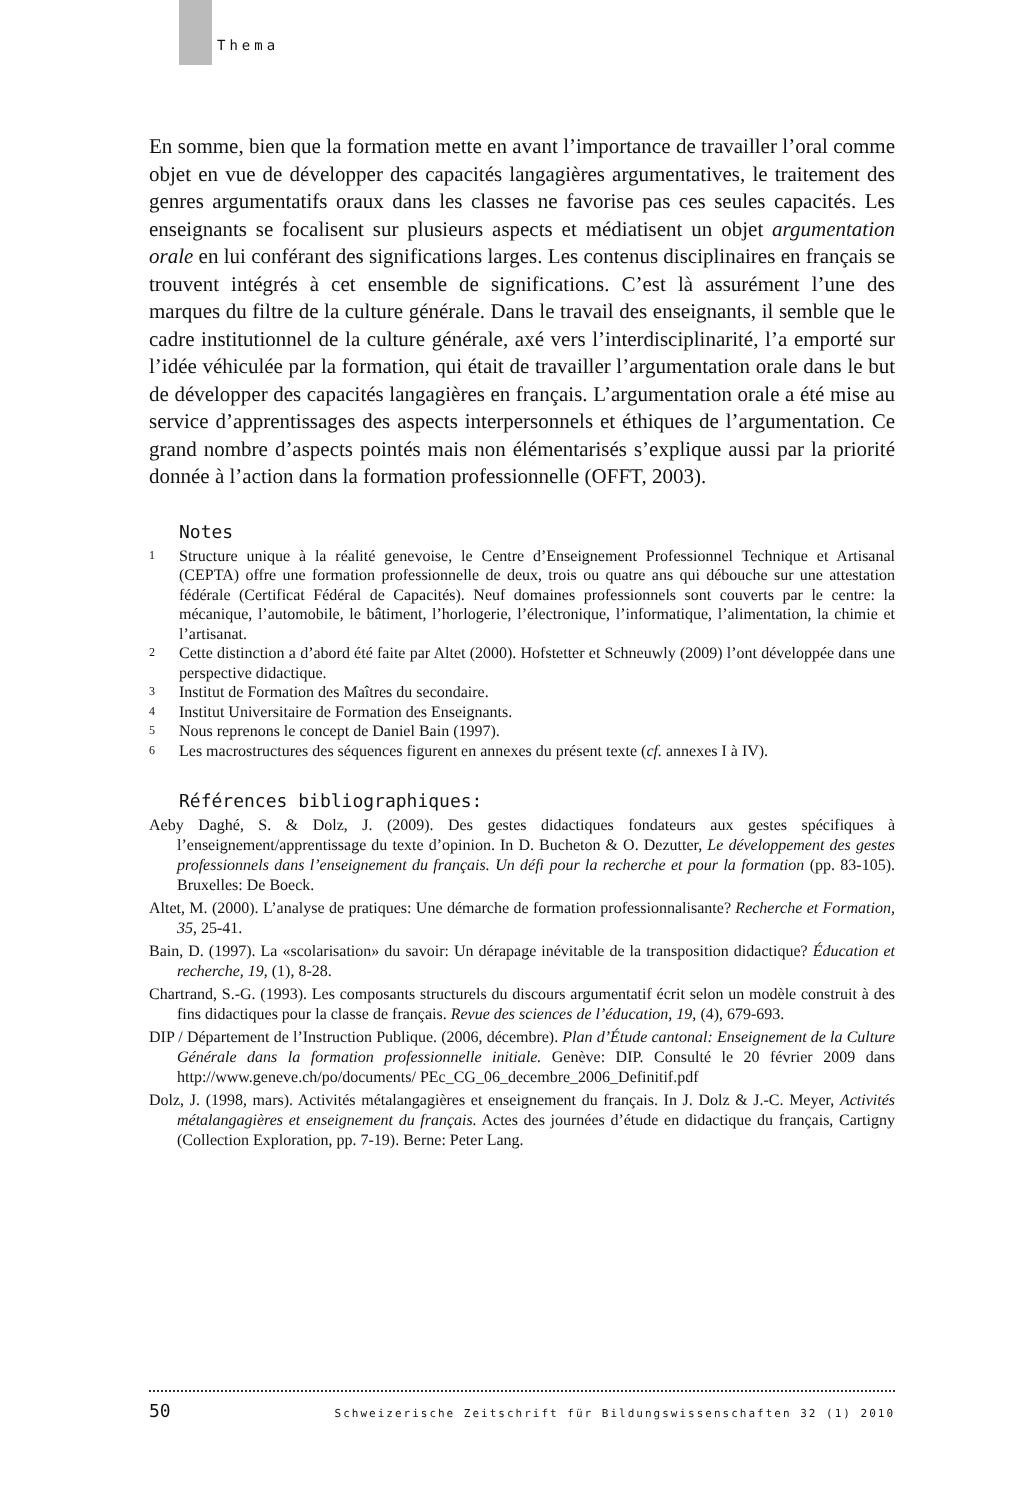Thema
En somme, bien que la formation mette en avant l’importance de travailler l’oral comme objet en vue de développer des capacités langagières argumentatives, le traitement des genres argumentatifs oraux dans les classes ne favorise pas ces seules capacités. Les enseignants se focalisent sur plusieurs aspects et médiatisent un objet argumentation orale en lui conférant des significations larges. Les contenus disciplinaires en français se trouvent intégrés à cet ensemble de significations. C’est là assurément l’une des marques du filtre de la culture générale. Dans le travail des enseignants, il semble que le cadre institutionnel de la culture générale, axé vers l’interdisciplinarité, l’a emporté sur l’idée véhiculée par la formation, qui était de travailler l’argumentation orale dans le but de développer des capacités langagières en français. L’argumentation orale a été mise au service d’apprentissages des aspects interpersonnels et éthiques de l’argumentation. Ce grand nombre d’aspects pointés mais non élémentarisés s’explique aussi par la priorité donnée à l’action dans la formation professionnelle (OFFT, 2003).
Notes
1 Structure unique à la réalité genevoise, le Centre d’Enseignement Professionnel Technique et Artisanal (CEPTA) offre une formation professionnelle de deux, trois ou quatre ans qui débouche sur une attestation fédérale (Certificat Fédéral de Capacités). Neuf domaines professionnels sont couverts par le centre: la mécanique, l’automobile, le bâtiment, l’horlogerie, l’électronique, l’informatique, l’alimentation, la chimie et l’artisanat.
2 Cette distinction a d’abord été faite par Altet (2000). Hofstetter et Schneuwly (2009) l’ont développée dans une perspective didactique.
3 Institut de Formation des Maîtres du secondaire.
4 Institut Universitaire de Formation des Enseignants.
5 Nous reprenons le concept de Daniel Bain (1997).
6 Les macrostructures des séquences figurent en annexes du présent texte (cf. annexes I à IV).
Références bibliographiques:
Aeby Daghé, S. & Dolz, J. (2009). Des gestes didactiques fondateurs aux gestes spécifiques à l’enseignement/apprentissage du texte d’opinion. In D. Bucheton & O. Dezutter, Le développement des gestes professionnels dans l’enseignement du français. Un défi pour la recherche et pour la formation (pp. 83-105). Bruxelles: De Boeck.
Altet, M. (2000). L’analyse de pratiques: Une démarche de formation professionnalisante? Recherche et Formation, 35, 25-41.
Bain, D. (1997). La «scolarisation» du savoir: Un dérapage inévitable de la transposition didactique? Éducation et recherche, 19, (1), 8-28.
Chartrand, S.-G. (1993). Les composants structurels du discours argumentatif écrit selon un modèle construit à des fins didactiques pour la classe de français. Revue des sciences de l’éducation, 19, (4), 679-693.
DIP / Département de l’Instruction Publique. (2006, décembre). Plan d’Étude cantonal: Enseignement de la Culture Générale dans la formation professionnelle initiale. Genève: DIP. Consulté le 20 février 2009 dans http://www.geneve.ch/po/documents/ PEc_CG_06_decembre_2006_Definitif.pdf
Dolz, J. (1998, mars). Activités métalangagières et enseignement du français. In J. Dolz & J.-C. Meyer, Activités métalangagières et enseignement du français. Actes des journées d’étude en didactique du français, Cartigny (Collection Exploration, pp. 7-19). Berne: Peter Lang.
50 Schweizerische Zeitschrift für Bildungswissenschaften 32 (1) 2010